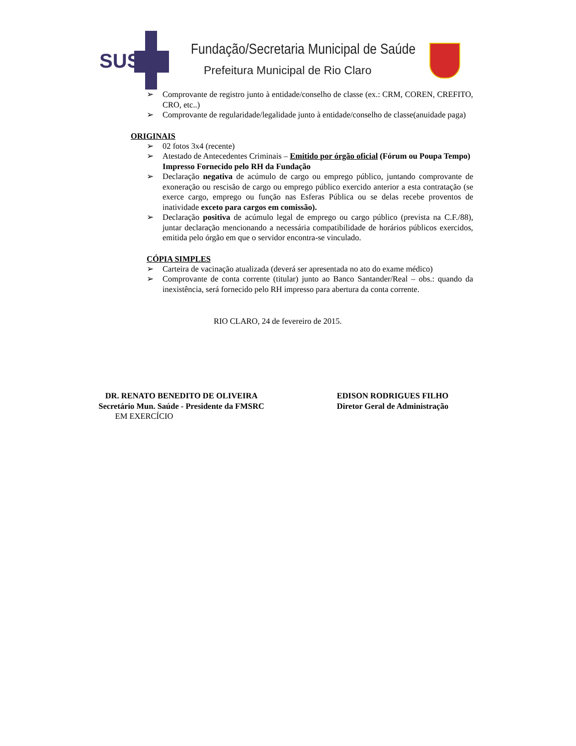SUS
Fundação/Secretaria Municipal de Saúde
Prefeitura Municipal de Rio Claro
➢ Comprovante de registro junto à entidade/conselho de classe (ex.: CRM, COREN, CREFITO, CRO, etc..)
➢ Comprovante de regularidade/legalidade junto à entidade/conselho de classe(anuidade paga)
ORIGINAIS
➢ 02 fotos 3x4 (recente)
➢ Atestado de Antecedentes Criminais – Emitido por órgão oficial (Fórum ou Poupa Tempo)
Impresso Fornecido pelo RH da Fundação
➢ Declaração negativa de acúmulo de cargo ou emprego público, juntando comprovante de exoneração ou rescisão de cargo ou emprego público exercido anterior a esta contratação (se exerce cargo, emprego ou função nas Esferas Pública ou se delas recebe proventos de inatividade exceto para cargos em comissão).
➢ Declaração positiva de acúmulo legal de emprego ou cargo público (prevista na C.F./88), juntar declaração mencionando a necessária compatibilidade de horários públicos exercidos, emitida pelo órgão em que o servidor encontra-se vinculado.
CÓPIA SIMPLES
➢ Carteira de vacinação atualizada (deverá ser apresentada no ato do exame médico)
➢ Comprovante de conta corrente (titular) junto ao Banco Santander/Real – obs.: quando da inexistência, será fornecido pelo RH impresso para abertura da conta corrente.
RIO CLARO, 24 de fevereiro de 2015.
DR. RENATO BENEDITO DE OLIVEIRA
Secretário Mun. Saúde - Presidente da FMSRC
EM EXERCÍCIO
EDISON RODRIGUES FILHO
Diretor Geral de Administração